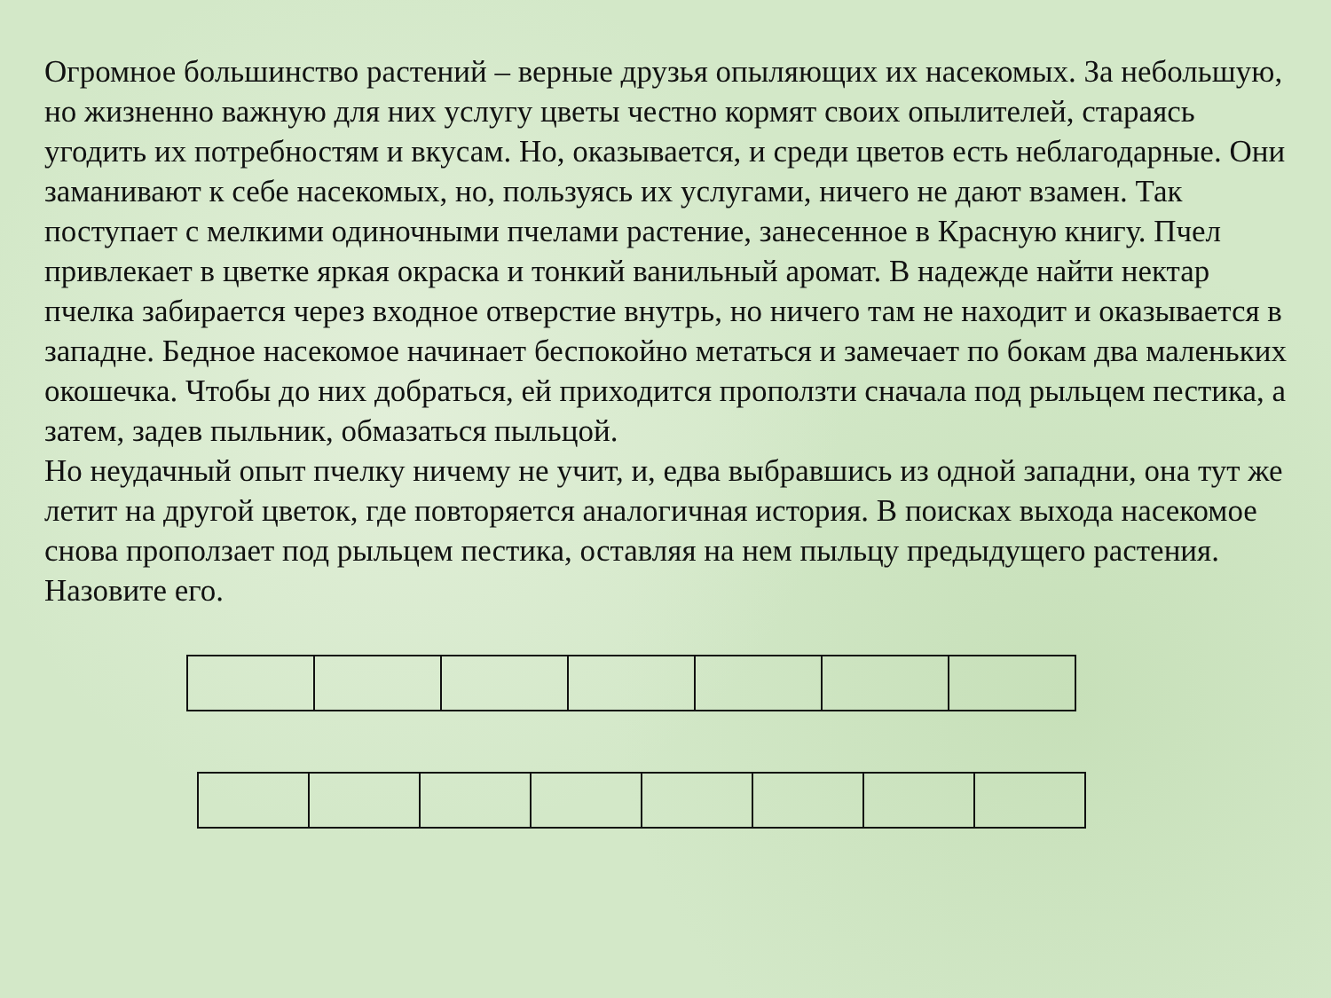Огромное большинство растений – верные друзья опыляющих их насекомых. За небольшую, но жизненно важную для них услугу цветы честно кормят своих опылителей, стараясь угодить их потребностям и вкусам. Но, оказывается, и среди цветов есть неблагодарные. Они заманивают к себе насекомых, но, пользуясь их услугами, ничего не дают взамен. Так поступает с мелкими одиночными пчелами растение, занесенное в Красную книгу. Пчел привлекает в цветке яркая окраска и тонкий ванильный аромат. В надежде найти нектар пчелка забирается через входное отверстие внутрь, но ничего там не находит и оказывается в западне. Бедное насекомое начинает беспокойно метаться и замечает по бокам два маленьких окошечка. Чтобы до них добраться, ей приходится проползти сначала под рыльцем пестика, а затем, задев пыльник, обмазаться пыльцой.
Но неудачный опыт пчелку ничему не учит, и, едва выбравшись из одной западни, она тут же летит на другой цветок, где повторяется аналогичная история. В поисках выхода насекомое снова проползает под рыльцем пестика, оставляя на нем пыльцу предыдущего растения.
Назовите его.